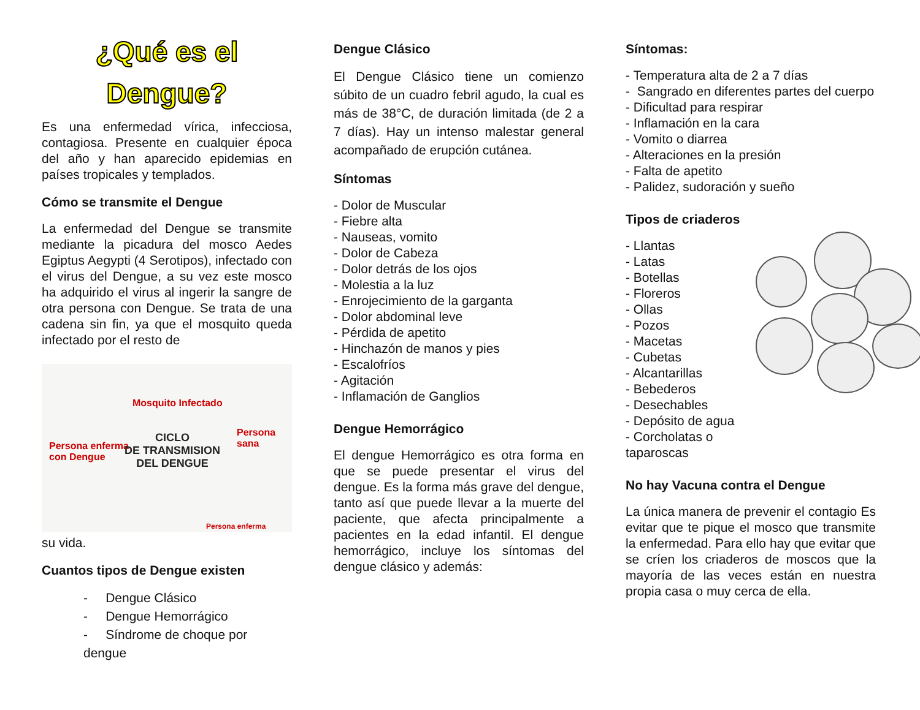¿Qué es el Dengue?
Es una enfermedad vírica, infecciosa, contagiosa. Presente en cualquier época del año y han aparecido epidemias en países tropicales y templados.
Cómo se transmite el Dengue
La enfermedad del Dengue se transmite mediante la picadura del mosco Aedes Egiptus Aegypti (4 Serotipos), infectado con el virus del Dengue, a su vez este mosco ha adquirido el virus al ingerir la sangre de otra persona con Dengue. Se trata de una cadena sin fin, ya que el mosquito queda infectado por el resto de
Mosquito Infectado
Persona sana
Persona enferma
con Dengue
CICLO
DE TRANSMISION
DEL DENGUE
Persona enferma
su vida.
Cuantos tipos de Dengue existen
- Dengue Clásico
- Dengue Hemorrágico
- Síndrome de choque por dengue
Dengue Clásico
El Dengue Clásico tiene un comienzo súbito de un cuadro febril agudo, la cual es más de 38°C, de duración limitada (de 2 a 7 días). Hay un intenso malestar general acompañado de erupción cutánea.
Síntomas
- Dolor de Muscular
- Fiebre alta
- Nauseas, vomito
- Dolor de Cabeza
- Dolor detrás de los ojos
- Molestia a la luz
- Enrojecimiento de la garganta
- Dolor abdominal leve
- Pérdida de apetito
- Hinchazón de manos y pies
- Escalofríos
- Agitación
- Inflamación de Ganglios
Dengue Hemorrágico
El dengue Hemorrágico es otra forma en que se puede presentar el virus del dengue. Es la forma más grave del dengue, tanto así que puede llevar a la muerte del paciente, que afecta principalmente a pacientes en la edad infantil. El dengue hemorrágico, incluye los síntomas del dengue clásico y además:
Síntomas:
- Temperatura alta de 2 a 7 días
- Sangrado en diferentes partes del cuerpo
- Dificultad para respirar
- Inflamación en la cara
- Vomito o diarrea
- Alteraciones en la presión
- Falta de apetito
- Palidez, sudoración y sueño
Tipos de criaderos
- Llantas
- Latas
- Botellas
- Floreros
- Ollas
- Pozos
- Macetas
- Cubetas
- Alcantarillas
- Bebederos
- Desechables
- Depósito de agua
- Corcholatas o taparoscas
No hay Vacuna contra el Dengue
La única manera de prevenir el contagio Es evitar que te pique el mosco que transmite la enfermedad. Para ello hay que evitar que se críen los criaderos de moscos que la mayoría de las veces están en nuestra propia casa o muy cerca de ella.